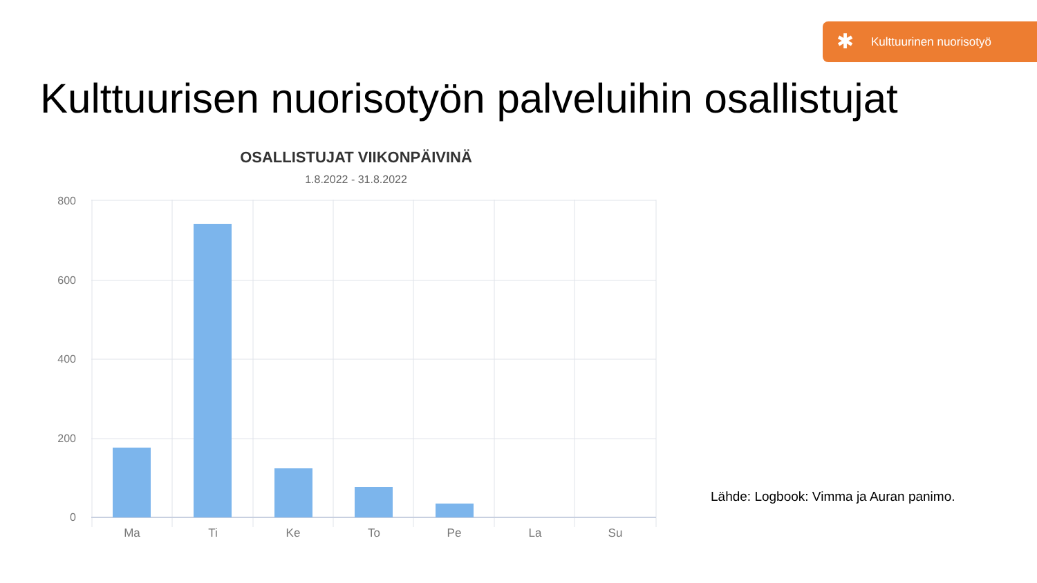✱
Kulttuurinen nuorisotyö
Kulttuurisen nuorisotyön palveluihin osallistujat
OSALLISTUJAT VIIKONPÄIVINÄ
1.8.2022 - 31.8.2022
800
600
400
200
0
Ma Ti Ke To Pe La Su
Lähde: Logbook: Vimma ja Auran panimo.